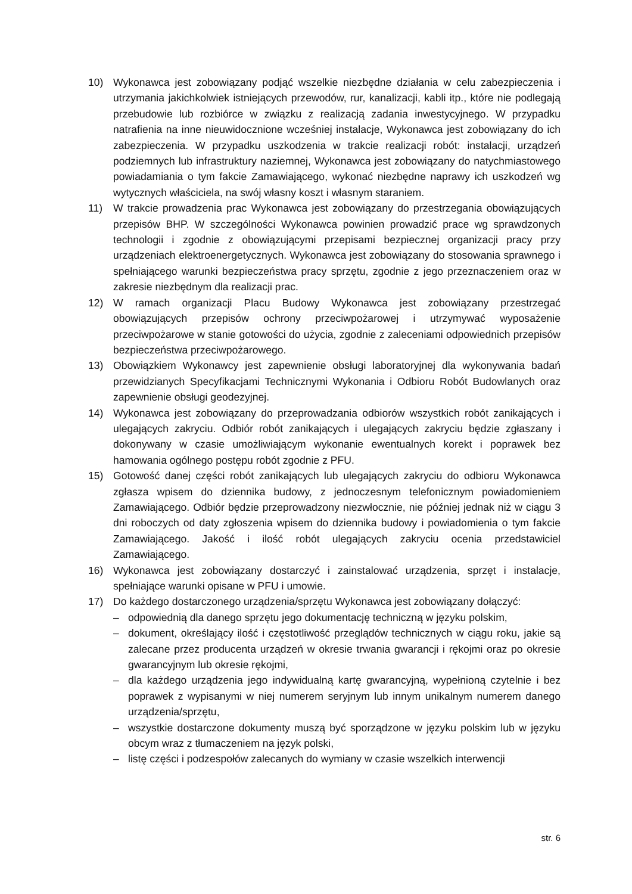10) Wykonawca jest zobowiązany podjąć wszelkie niezbędne działania w celu zabezpieczenia i utrzymania jakichkolwiek istniejących przewodów, rur, kanalizacji, kabli itp., które nie podlegają przebudowie lub rozbiórce w związku z realizacją zadania inwestycyjnego. W przypadku natrafienia na inne nieuwidocznione wcześniej instalacje, Wykonawca jest zobowiązany do ich zabezpieczenia. W przypadku uszkodzenia w trakcie realizacji robót: instalacji, urządzeń podziemnych lub infrastruktury naziemnej, Wykonawca jest zobowiązany do natychmiastowego powiadamiania o tym fakcie Zamawiającego, wykonać niezbędne naprawy ich uszkodzeń wg wytycznych właściciela, na swój własny koszt i własnym staraniem.
11) W trakcie prowadzenia prac Wykonawca jest zobowiązany do przestrzegania obowiązujących przepisów BHP. W szczególności Wykonawca powinien prowadzić prace wg sprawdzonych technologii i zgodnie z obowiązującymi przepisami bezpiecznej organizacji pracy przy urządzeniach elektroenergetycznych. Wykonawca jest zobowiązany do stosowania sprawnego i spełniającego warunki bezpieczeństwa pracy sprzętu, zgodnie z jego przeznaczeniem oraz w zakresie niezbędnym dla realizacji prac.
12) W ramach organizacji Placu Budowy Wykonawca jest zobowiązany przestrzegać obowiązujących przepisów ochrony przeciwpożarowej i utrzymywać wyposażenie przeciwpożarowe w stanie gotowości do użycia, zgodnie z zaleceniami odpowiednich przepisów bezpieczeństwa przeciwpożarowego.
13) Obowiązkiem Wykonawcy jest zapewnienie obsługi laboratoryjnej dla wykonywania badań przewidzianych Specyfikacjami Technicznymi Wykonania i Odbioru Robót Budowlanych oraz zapewnienie obsługi geodezyjnej.
14) Wykonawca jest zobowiązany do przeprowadzania odbiorów wszystkich robót zanikających i ulegających zakryciu. Odbiór robót zanikających i ulegających zakryciu będzie zgłaszany i dokonywany w czasie umożliwiającym wykonanie ewentualnych korekt i poprawek bez hamowania ogólnego postępu robót zgodnie z PFU.
15) Gotowość danej części robót zanikających lub ulegających zakryciu do odbioru Wykonawca zgłasza wpisem do dziennika budowy, z jednoczesnym telefonicznym powiadomieniem Zamawiającego. Odbiór będzie przeprowadzony niezwłocznie, nie później jednak niż w ciągu 3 dni roboczych od daty zgłoszenia wpisem do dziennika budowy i powiadomienia o tym fakcie Zamawiającego. Jakość i ilość robót ulegających zakryciu ocenia przedstawiciel Zamawiającego.
16) Wykonawca jest zobowiązany dostarczyć i zainstalować urządzenia, sprzęt i instalacje, spełniające warunki opisane w PFU i umowie.
17) Do każdego dostarczonego urządzenia/sprzętu Wykonawca jest zobowiązany dołączyć:
– odpowiednią dla danego sprzętu jego dokumentację techniczną w języku polskim,
– dokument, określający ilość i częstotliwość przeglądów technicznych w ciągu roku, jakie są zalecane przez producenta urządzeń w okresie trwania gwarancji i rękojmi oraz po okresie gwarancyjnym lub okresie rękojmi,
– dla każdego urządzenia jego indywidualną kartę gwarancyjną, wypełnioną czytelnie i bez poprawek z wypisanymi w niej numerem seryjnym lub innym unikalnym numerem danego urządzenia/sprzętu,
– wszystkie dostarczone dokumenty muszą być sporządzone w języku polskim lub w języku obcym wraz z tłumaczeniem na język polski,
– listę części i podzespołów zalecanych do wymiany w czasie wszelkich interwencji
str. 6